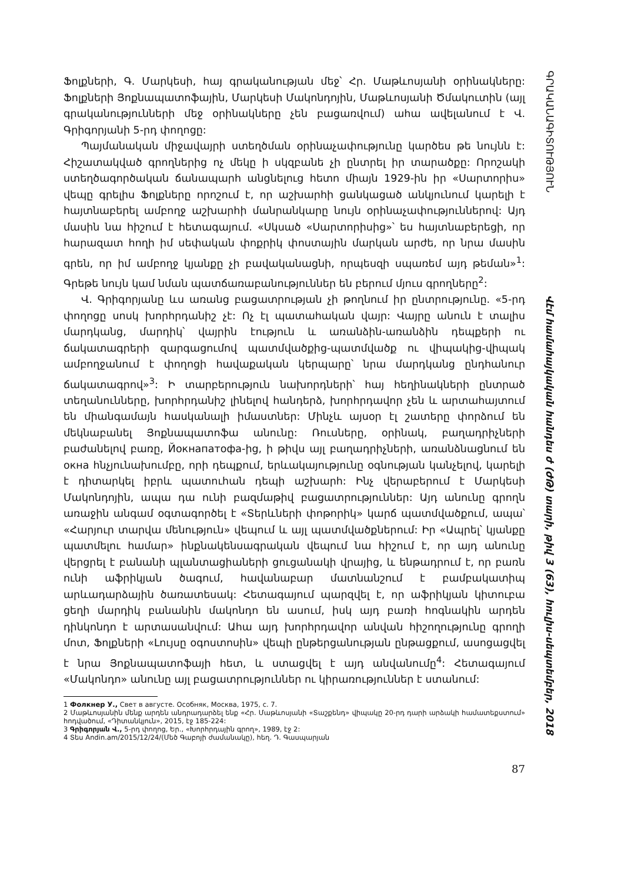Ֆոլքների, Գ. Մարկեսի, հայ գրականության մեջ՝ Հր. Մաթևոսյանի օրինակները: Ֆոլքների Յոքնապատոֆային, Մարկեսի Մակոնդոյին, Մաթևոսյանի Ծմակուտին (այլ գրականությունների մեջ օրինակները չեն բացառվում) ահա ավելանում է Վ. Գրիգորյանի 5-րդ փողոցը:
Պայմանական միջավայրի ստեղծման օրինաչափությունը կարծես թե նույնն է: Հիշատակված գրողներից ոչ մեկը ի սկզբանե չի ընտրել իր տարածքը: Որոշակի ստեղծագործական ճանապարհ անցնելուց հետո միայն 1929-ին իր «Սարտորիս» վեպը գրելիս Ֆոլքները որոշում է, որ աշխարհի ցանկացած անկյունում կարելի է հայտնաբերել ամբողջ աշխարհի մանրանկարը նույն օրինաչափություններով: Այդ մասին նա հիշում է հետագայում. «Սկսած «Սարտորիսից»՝ ես հայտնաբերեցի, որ հարազատ հողի իմ սեփական փոքրիկ փոստային մարկան արժե, որ նրա մասին գրեն, որ իմ ամբողջ կյանքը չի բավականացնի, որպեսզի սպառեմ այդ թեման»<sup>1</sup>: Գրեթե նույն կամ նման պատճառաբանություններ են բերում մյուս գրողները<sup>2</sup>:
Վ. Գրիգորյանը ևս առանց բացատրության չի թողնում իր ընտրությունը. «5-րդ փողոցը սոսկ խորհրդանիշ չէ: Ոչ էլ պատահական վայր: Վայրը անուն է տալիս մարդկանց, մարդիկ՝ վայրին էություն և առանձին-առանձին դեպքերի ու ճակատագրերի զարգացումով պատմվածքից-պատմվածք ու վիպակից-վիպակ ամբողջանում է փողոցի հավաքական կերպարը՝ նրա մարդկանց ընդհանուր ճակատագրով»<sup>3</sup>: Ի տարբերություն նախորդների՝ հայ հեղինակների ընտրած տեղանունները, խորհրդանիշ լինելով հանդերձ, խորհրդավոր չեն և արտահայտում են միանգամայն հասկանալի իմաստներ: Մինչև այսօր էլ շատերը փորձում են մեկնաբանել Յոքնապատոֆա անունը: Ռուսները, օրինակ, բաղադրիչների բաժանելով բառը, Йокнапатофа-ից, ի թիվս այլ բաղադրիչների, առանձնացնում են окна հնչյունախումբը, որի դեպքում, երևակայությունը օգնության կանչելով, կարելի է դիտարկել իբրև պատուհան դեպի աշխարհ: Ինչ վերաբերում է Մարկեսի Մակոնդոյին, ապա դա ունի բազմաթիվ բացատրություններ: Այդ անունը գրողն առաջին անգամ օգտագործել է «Տերևների փոթորիկ» կարճ պատմվածքում, ապա՝ «Հարյուր տարվա մենություն» վեպում և այլ պատմվածքներում: Իր «Ապրել՝ կյանքը պատմելու համար» ինքնակենսագրական վեպում նա հիշում է, որ այդ անունը վերցրել է բանանի պլանտացիաների ցուցանակի վրայից, և ենթադրում է, որ բառն ունի աֆրիկյան ծագում, հավանաբար մատնանշում է բամբակատիպ արևադարձային ծառատեսակ: Հետագայում պարզվել է, որ աֆրիկյան կիտուբա ցեղի մարդիկ բանանին մակոնդո են ասում, իսկ այդ բառի հոգնակին արդեն դինկոնդո է արտասանվում: Ահա այդ խորհրդավոր անվան հիշողությունը գրողի մոտ, Ֆոլքների «Լույսը օգոստոսին» վեպի ընթերցանության ընթացքում, ասոցացվել է նրա Յոքնապատոֆայի հետ, և ստացվել է այդ անվանումը<sup>4</sup>: Հետագայում «Մակոնդո» անունը այլ բացատրություններ ու կիրառություններ է ստանում:
1 Фолкнер У., Свет в августе. Особняк, Москва, 1975, с. 7.
2 Մաթևոսյանին մենք արդեն անդրադարձել ենք «Հր. Մաթևոսյանի «Տաշքենդ» վիպակը 20-րդ դարի արձակի համատեքստում» հոդվածում, «Դիտանկյուն», 2015, էջ 185-224:
3 Գրիգորյան Վ., 5-րդ փողոց, Եր., «Խորհրդային գրող», 1989, էջ 2:
4 Տես Andin.am/2015/12/24/(Մեծ Գաբոյի ժամանակը), հեղ. Դ. Գասպարյան
87
ԳՐԱԿԱՆԱԳԻՏՈՒԹՅՈՒՆ Վէմ համահայկական հանդես ժ (ԺԹ) տարի, թիվ 3 (63), հուլիս-սեպտեմբեր, 2018